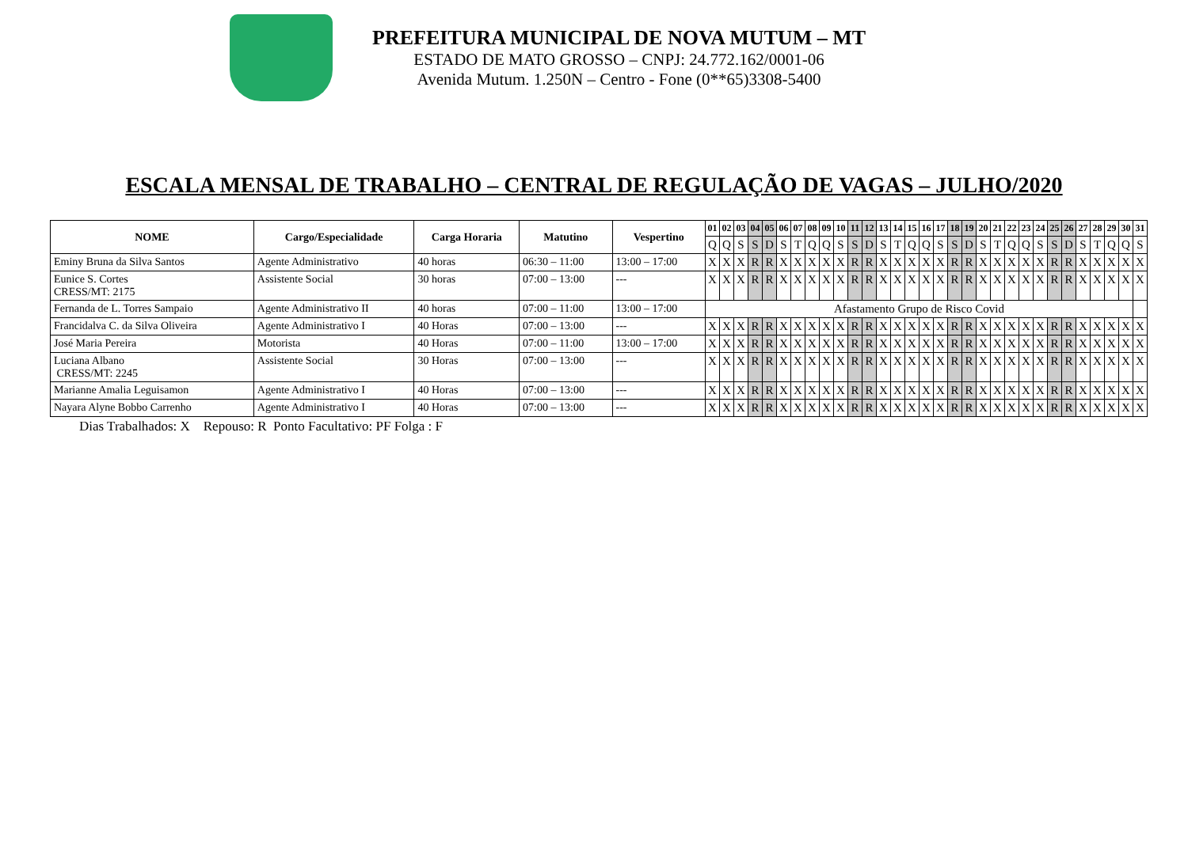PREFEITURA MUNICIPAL DE NOVA MUTUM – MT
ESTADO DE MATO GROSSO – CNPJ: 24.772.162/0001-06
Avenida Mutum. 1.250N – Centro - Fone (0**65)3308-5400
ESCALA MENSAL DE TRABALHO – CENTRAL DE REGULAÇÃO DE VAGAS – JULHO/2020
| NOME | Cargo/Especialidade | Carga Horaria | Matutino | Vespertino | 01 | 02 | 03 | 04 | 05 | 06 | 07 | 08 | 09 | 10 | 11 | 12 | 13 | 14 | 15 | 16 | 17 | 18 | 19 | 20 | 21 | 22 | 23 | 24 | 25 | 26 | 27 | 28 | 29 | 30 | 31 |
| --- | --- | --- | --- | --- | --- | --- | --- | --- | --- | --- | --- | --- | --- | --- | --- | --- | --- | --- | --- | --- | --- | --- | --- | --- | --- | --- | --- | --- | --- | --- | --- | --- | --- | --- | --- |
| | | | | | Q | Q | S | S | D | S | T | Q | Q | S | S | D | S | T | Q | Q | S | S | D | S | T | Q | Q | S | S | D | S | T | Q | Q | S |
| Eminy Bruna da Silva Santos | Agente Administrativo | 40 horas | 06:30 – 11:00 | 13:00 – 17:00 | X | X | X | R | R | X | X | X | X | X | R | R | X | X | X | X | X | R | R | X | X | X | X | X | R | R | X | X | X | X | X |
| Eunice S. Cortes CRESS/MT: 2175 | Assistente Social | 30 horas | 07:00 – 13:00 | --- | X | X | X | R | R | X | X | X | X | X | R | R | X | X | X | X | X | R | R | X | X | X | X | X | R | R | X | X | X | X | X |
| Fernanda de L. Torres Sampaio | Agente Administrativo II | 40 horas | 07:00 – 11:00 | 13:00 – 17:00 | Afastamento Grupo de Risco Covid | | | | | | | | | | | | | | | | | | | | | | | | | | | | | | |
| Francidalva C. da Silva Oliveira | Agente Administrativo I | 40 Horas | 07:00 – 13:00 | --- | X | X | X | R | R | X | X | X | X | X | R | R | X | X | X | X | X | R | R | X | X | X | X | X | R | R | X | X | X | X | X |
| José Maria Pereira | Motorista | 40 Horas | 07:00 – 11:00 | 13:00 – 17:00 | X | X | X | R | R | X | X | X | X | X | R | R | X | X | X | X | X | R | R | X | X | X | X | X | R | R | X | X | X | X | X |
| Luciana Albano CRESS/MT: 2245 | Assistente Social | 30 Horas | 07:00 – 13:00 | --- | X | X | X | R | R | X | X | X | X | X | R | R | X | X | X | X | X | R | R | X | X | X | X | X | R | R | X | X | X | X | X |
| Marianne Amalia Leguisamon | Agente Administrativo I | 40 Horas | 07:00 – 13:00 | --- | X | X | X | R | R | X | X | X | X | X | R | R | X | X | X | X | X | R | R | X | X | X | X | X | R | R | X | X | X | X | X |
| Nayara Alyne Bobbo Carrenho | Agente Administrativo I | 40 Horas | 07:00 – 13:00 | --- | X | X | X | R | R | X | X | X | X | X | R | R | X | X | X | X | X | R | R | X | X | X | X | X | R | R | X | X | X | X | X |
Dias Trabalhados: X Repouso: R Ponto Facultativo: PF Folga : F